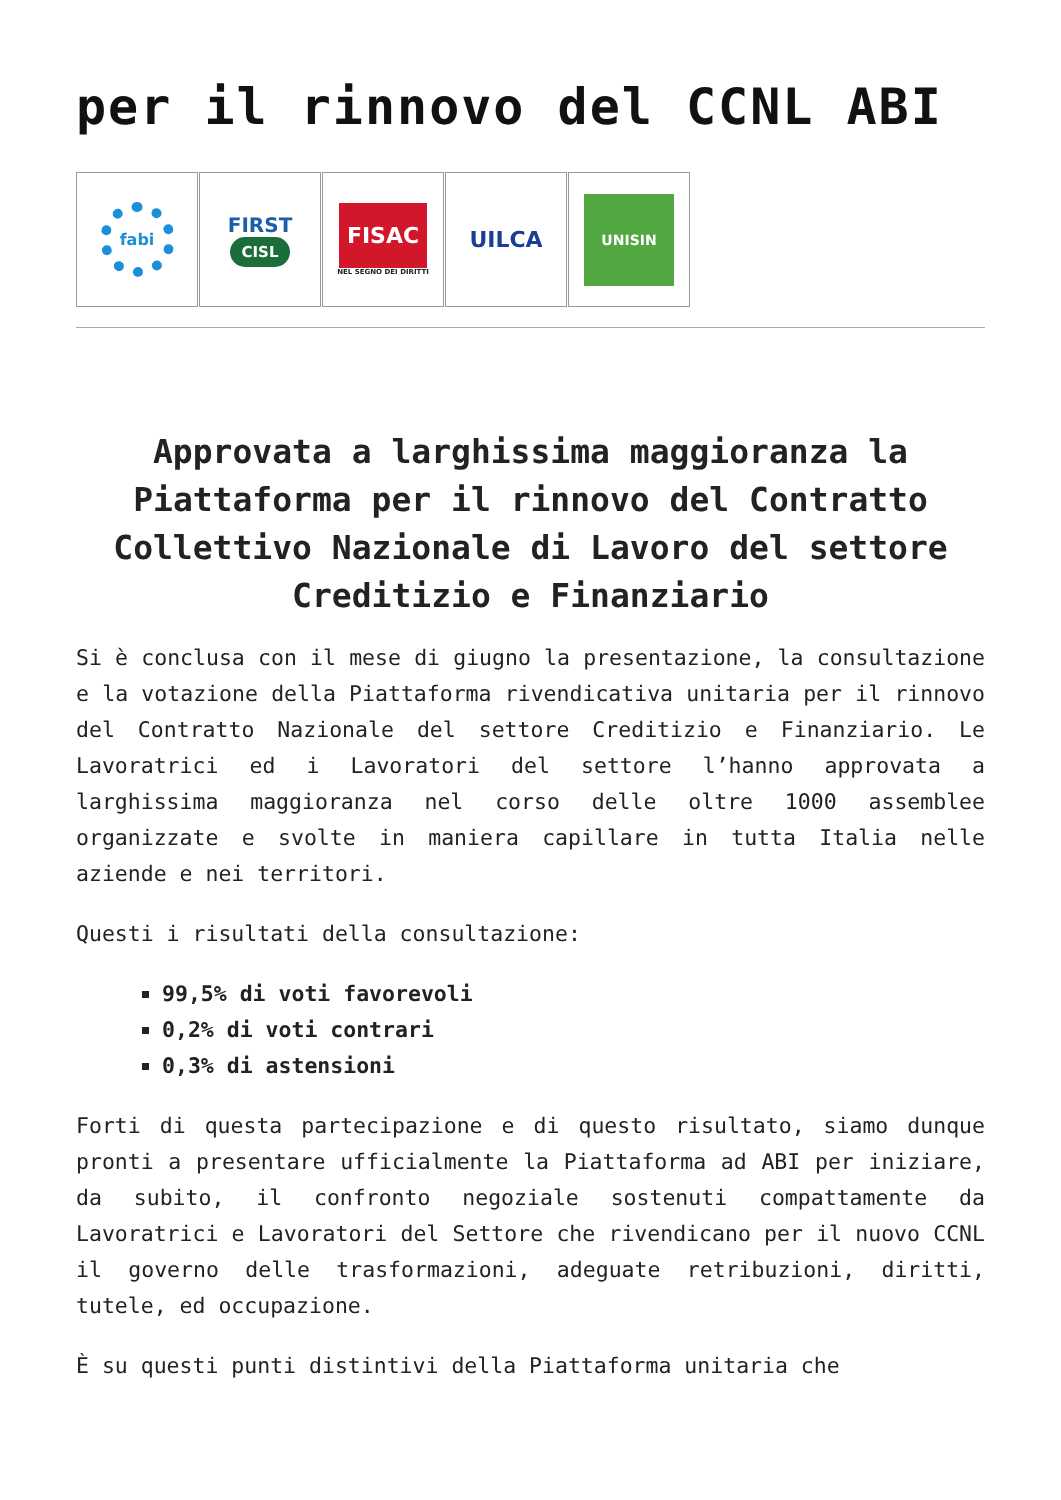per il rinnovo del CCNL ABI
fabi
FIRST
CISL
FISAC
NEL SEGNO DEI DIRITTI
UILCA
UNISIN
Approvata a larghissima maggioranza la Piattaforma per il rinnovo del Contratto Collettivo Nazionale di Lavoro del settore Creditizio e Finanziario
Si è conclusa con il mese di giugno la presentazione, la consultazione e la votazione della Piattaforma rivendicativa unitaria per il rinnovo del Contratto Nazionale del settore Creditizio e Finanziario. Le Lavoratrici ed i Lavoratori del settore l’hanno approvata a larghissima maggioranza nel corso delle oltre 1000 assemblee organizzate e svolte in maniera capillare in tutta Italia nelle aziende e nei territori.
Questi i risultati della consultazione:
99,5% di voti favorevoli
0,2% di voti contrari
0,3% di astensioni
Forti di questa partecipazione e di questo risultato, siamo dunque pronti a presentare ufficialmente la Piattaforma ad ABI per iniziare, da subito, il confronto negoziale sostenuti compattamente da Lavoratrici e Lavoratori del Settore che rivendicano per il nuovo CCNL il governo delle trasformazioni, adeguate retribuzioni, diritti, tutele, ed occupazione.
È su questi punti distintivi della Piattaforma unitaria che